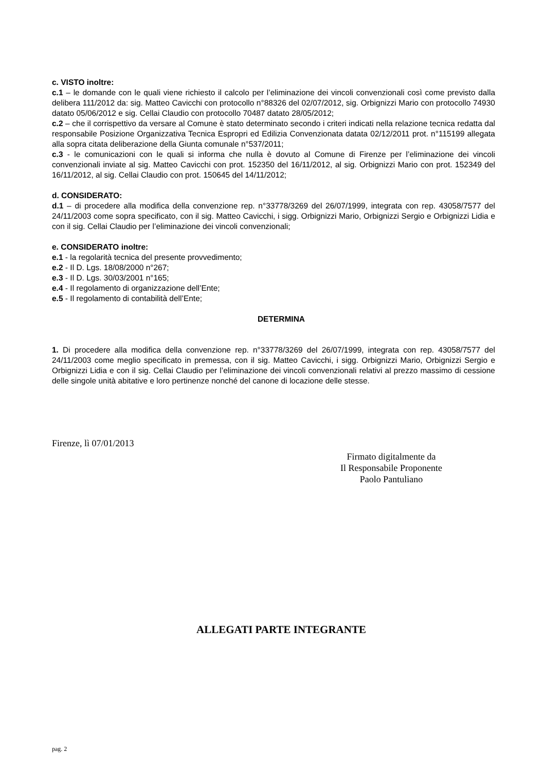c. VISTO inoltre:
c.1 – le domande con le quali viene richiesto il calcolo per l’eliminazione dei vincoli convenzionali così come previsto dalla delibera 111/2012 da: sig. Matteo Cavicchi con protocollo n°88326 del 02/07/2012, sig. Orbignizzi Mario con protocollo 74930 datato 05/06/2012 e sig. Cellai Claudio con protocollo 70487 datato 28/05/2012;
c.2 – che il corrispettivo da versare al Comune è stato determinato secondo i criteri indicati nella relazione tecnica redatta dal responsabile Posizione Organizzativa Tecnica Espropri ed Edilizia Convenzionata datata 02/12/2011 prot. n°115199 allegata alla sopra citata deliberazione della Giunta comunale n°537/2011;
c.3 - le comunicazioni con le quali si informa che nulla è dovuto al Comune di Firenze per l’eliminazione dei vincoli convenzionali inviate al sig. Matteo Cavicchi con prot. 152350 del 16/11/2012, al sig. Orbignizzi Mario con prot. 152349 del 16/11/2012, al sig. Cellai Claudio con prot. 150645 del 14/11/2012;
d. CONSIDERATO:
d.1 – di procedere alla modifica della convenzione rep. n°33778/3269 del 26/07/1999, integrata con rep. 43058/7577 del 24/11/2003 come sopra specificato, con il sig. Matteo Cavicchi, i sigg. Orbignizzi Mario, Orbignizzi Sergio e Orbignizzi Lidia e con il sig. Cellai Claudio per l’eliminazione dei vincoli convenzionali;
e. CONSIDERATO inoltre:
e.1 - la regolarità tecnica del presente provvedimento;
e.2 - Il D. Lgs. 18/08/2000 n°267;
e.3 - Il D. Lgs. 30/03/2001 n°165;
e.4 - Il regolamento di organizzazione dell’Ente;
e.5 - Il regolamento di contabilità dell’Ente;
DETERMINA
1. Di procedere alla modifica della convenzione rep. n°33778/3269 del 26/07/1999, integrata con rep. 43058/7577 del 24/11/2003 come meglio specificato in premessa, con il sig. Matteo Cavicchi, i sigg. Orbignizzi Mario, Orbignizzi Sergio e Orbignizzi Lidia e con il sig. Cellai Claudio per l’eliminazione dei vincoli convenzionali relativi al prezzo massimo di cessione delle singole unità abitative e loro pertinenze nonché del canone di locazione delle stesse.
Firenze, lì 07/01/2013
Firmato digitalmente da
Il Responsabile Proponente
Paolo Pantuliano
ALLEGATI PARTE INTEGRANTE
pag. 2